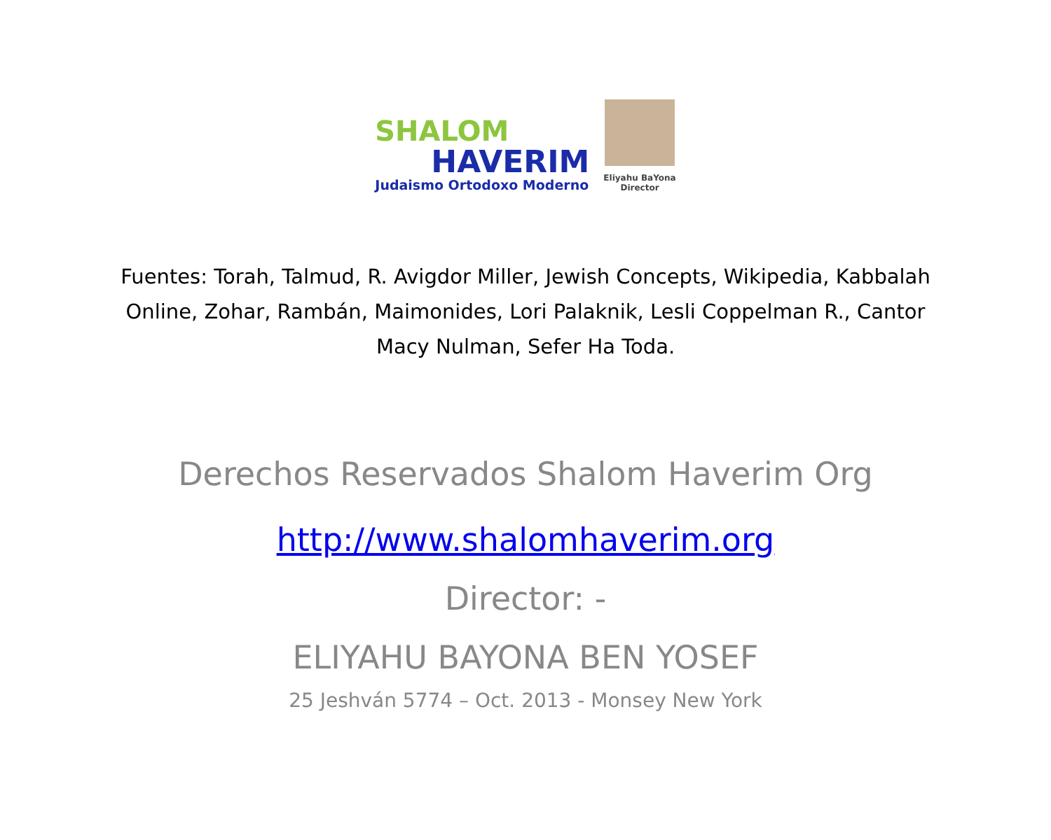SHALOM
HAVERIM
Judaismo Ortodoxo Moderno
Eliyahu BaYona
Director
Fuentes: Torah, Talmud, R. Avigdor Miller, Jewish Concepts, Wikipedia, Kabbalah Online, Zohar, Rambán, Maimonides, Lori Palaknik, Lesli Coppelman R., Cantor Macy Nulman, Sefer Ha Toda.
Derechos Reservados Shalom Haverim Org
http://www.shalomhaverim.org
Director: -
ELIYAHU BAYONA BEN YOSEF
25 Jeshván 5774 – Oct. 2013 - Monsey New York